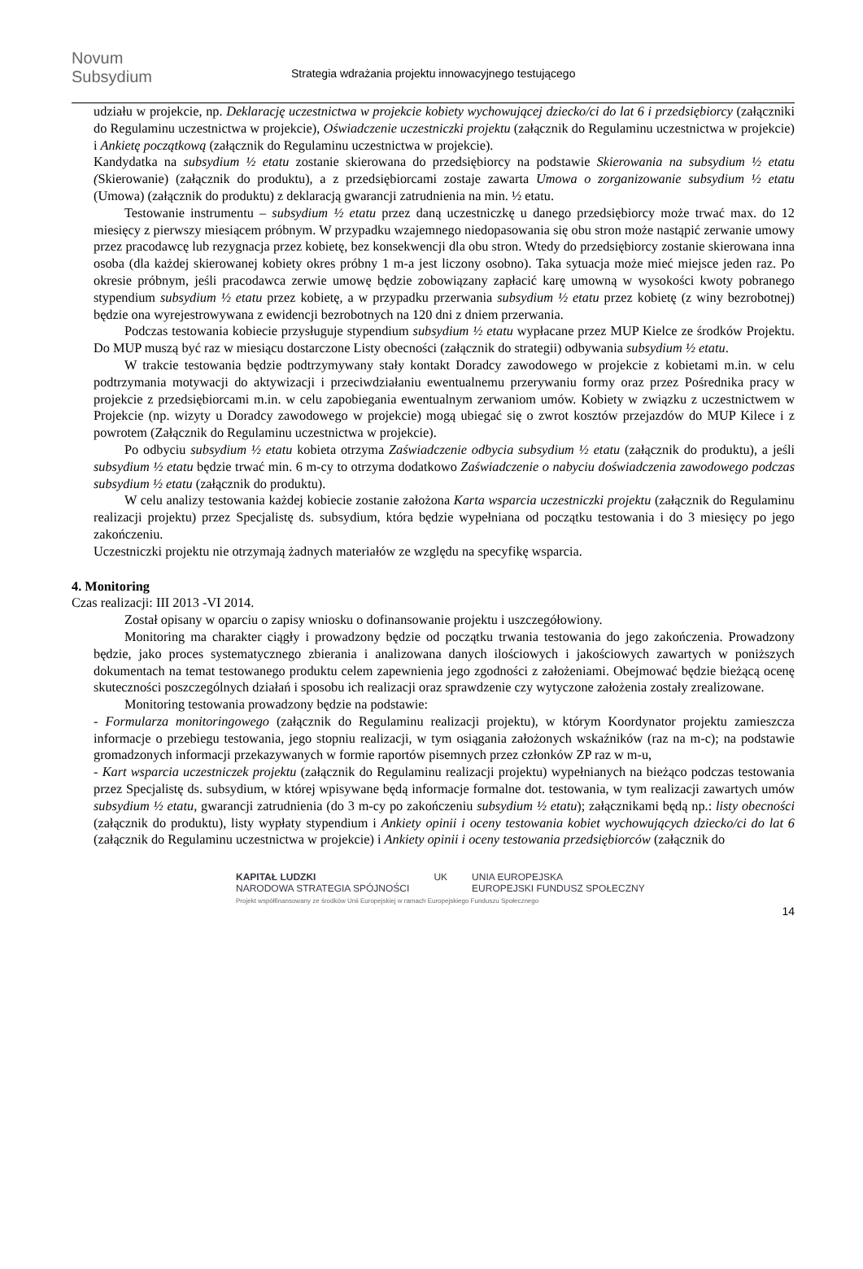Novum Subsydium
Strategia wdrażania projektu innowacyjnego testującego
udziału w projekcie, np. Deklarację uczestnictwa w projekcie kobiety wychowującej dziecko/ci do lat 6 i przedsiębiorcy (załączniki do Regulaminu uczestnictwa w projekcie), Oświadczenie uczestniczki projektu (załącznik do Regulaminu uczestnictwa w projekcie) i Ankietę początkową (załącznik do Regulaminu uczestnictwa w projekcie).
Kandydatka na subsydium ½ etatu zostanie skierowana do przedsiębiorcy na podstawie Skierowania na subsydium ½ etatu (Skierowanie) (załącznik do produktu), a z przedsiębiorcami zostaje zawarta Umowa o zorganizowanie subsydium ½ etatu (Umowa) (załącznik do produktu) z deklaracją gwarancji zatrudnienia na min. ½ etatu.
Testowanie instrumentu – subsydium ½ etatu przez daną uczestniczkę u danego przedsiębiorcy może trwać max. do 12 miesięcy z pierwszy miesiącem próbnym. W przypadku wzajemnego niedopasowania się obu stron może nastąpić zerwanie umowy przez pracodawcę lub rezygnacja przez kobietę, bez konsekwencji dla obu stron. Wtedy do przedsiębiorcy zostanie skierowana inna osoba (dla każdej skierowanej kobiety okres próbny 1 m-a jest liczony osobno). Taka sytuacja może mieć miejsce jeden raz. Po okresie próbnym, jeśli pracodawca zerwie umowę będzie zobowiązany zapłacić karę umowną w wysokości kwoty pobranego stypendium subsydium ½ etatu przez kobietę, a w przypadku przerwania subsydium ½ etatu przez kobietę (z winy bezrobotnej) będzie ona wyrejestrowywana z ewidencji bezrobotnych na 120 dni z dniem przerwania.
Podczas testowania kobiecie przysługuje stypendium subsydium ½ etatu wypłacane przez MUP Kielce ze środków Projektu. Do MUP muszą być raz w miesiącu dostarczone Listy obecności (załącznik do strategii) odbywania subsydium ½ etatu.
W trakcie testowania będzie podtrzymywany stały kontakt Doradcy zawodowego w projekcie z kobietami m.in. w celu podtrzymania motywacji do aktywizacji i przeciwdziałaniu ewentualnemu przerywaniu formy oraz przez Pośrednika pracy w projekcie z przedsiębiorcami m.in. w celu zapobiegania ewentualnym zerwaniom umów. Kobiety w związku z uczestnictwem w Projekcie (np. wizyty u Doradcy zawodowego w projekcie) mogą ubiegać się o zwrot kosztów przejazdów do MUP Kilece i z powrotem (Załącznik do Regulaminu uczestnictwa w projekcie).
Po odbyciu subsydium ½ etatu kobieta otrzyma Zaświadczenie odbycia subsydium ½ etatu (załącznik do produktu), a jeśli subsydium ½ etatu będzie trwać min. 6 m-cy to otrzyma dodatkowo Zaświadczenie o nabyciu doświadczenia zawodowego podczas subsydium ½ etatu (załącznik do produktu).
W celu analizy testowania każdej kobiecie zostanie założona Karta wsparcia uczestniczki projektu (załącznik do Regulaminu realizacji projektu) przez Specjalistę ds. subsydium, która będzie wypełniana od początku testowania i do 3 miesięcy po jego zakończeniu.
Uczestniczki projektu nie otrzymają żadnych materiałów ze względu na specyfikę wsparcia.
4. Monitoring
Czas realizacji: III 2013 -VI 2014.
Został opisany w oparciu o zapisy wniosku o dofinansowanie projektu i uszczegółowiony.
Monitoring ma charakter ciągły i prowadzony będzie od początku trwania testowania do jego zakończenia. Prowadzony będzie, jako proces systematycznego zbierania i analizowana danych ilościowych i jakościowych zawartych w poniższych dokumentach na temat testowanego produktu celem zapewnienia jego zgodności z założeniami. Obejmować będzie bieżącą ocenę skuteczności poszczególnych działań i sposobu ich realizacji oraz sprawdzenie czy wytyczone założenia zostały zrealizowane.
Monitoring testowania prowadzony będzie na podstawie:
- Formularza monitoringowego (załącznik do Regulaminu realizacji projektu), w którym Koordynator projektu zamieszcza informacje o przebiegu testowania, jego stopniu realizacji, w tym osiągania założonych wskaźników (raz na m-c); na podstawie gromadzonych informacji przekazywanych w formie raportów pisemnych przez członków ZP raz w m-u,
- Kart wsparcia uczestniczek projektu (załącznik do Regulaminu realizacji projektu) wypełnianych na bieżąco podczas testowania przez Specjalistę ds. subsydium, w której wpisywane będą informacje formalne dot. testowania, w tym realizacji zawartych umów subsydium ½ etatu, gwarancji zatrudnienia (do 3 m-cy po zakończeniu subsydium ½ etatu); załącznikami będą np.: listy obecności (załącznik do produktu), listy wypłaty stypendium i Ankiety opinii i oceny testowania kobiet wychowujących dziecko/ci do lat 6 (załącznik do Regulaminu uczestnictwa w projekcie) i Ankiety opinii i oceny testowania przedsiębiorców (załącznik do
KAPITAŁ LUDZKI
NARODOWA STRATEGIA SPÓJNOŚCI UK UNIA EUROPEJSKA
EUROPEJSKI FUNDUSZ SPOŁECZNY
Projekt współfinansowany ze środków Unii Europejskiej w ramach Europejskiego Funduszu Społecznego
14